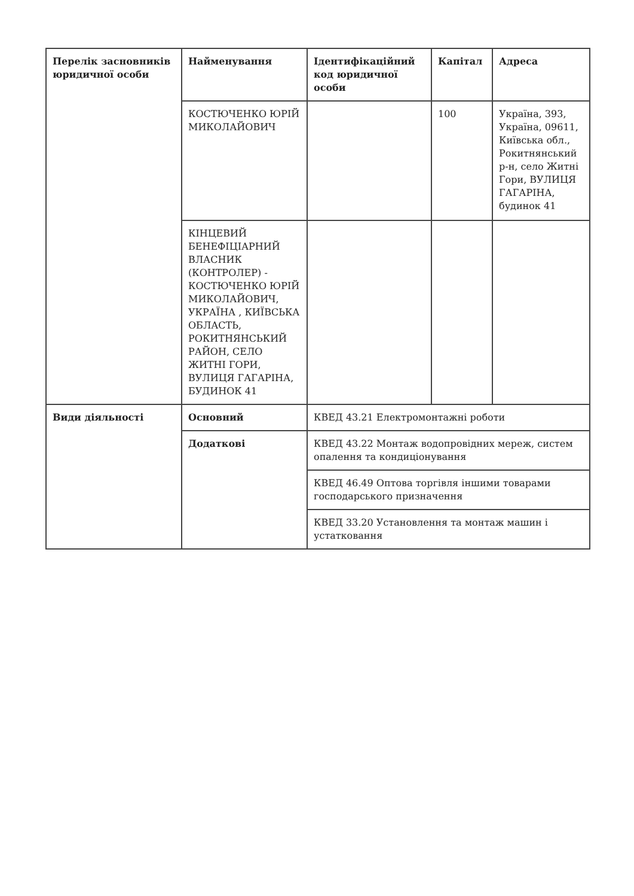| Перелік засновників юридичної особи | Найменування | Ідентифікаційний код юридичної особи | Капітал | Адреса |
| --- | --- | --- | --- | --- |
| | КОСТЮЧЕНКО ЮРІЙ МИКОЛАЙОВИЧ | | 100 | Україна, 393, Україна, 09611, Київська обл., Рокитнянський р-н, село Житні Гори, ВУЛИЦЯ ГАГАРІНА, будинок 41 |
| | КІНЦЕВИЙ БЕНЕФІЦІАРНИЙ ВЛАСНИК (КОНТРОЛЕР) - КОСТЮЧЕНКО ЮРІЙ МИКОЛАЙОВИЧ, УКРАЇНА , КИЇВСЬКА ОБЛАСТЬ, РОКИТНЯНСЬКИЙ РАЙОН, СЕЛО ЖИТНІ ГОРИ, ВУЛИЦЯ ГАГАРІНА, БУДИНОК 41 | | | |
| Види діяльності | Основний | КВЕД 43.21 Електромонтажні роботи | | |
| | Додаткові | КВЕД 43.22 Монтаж водопровідних мереж, систем опалення та кондиціонування | | |
| | | КВЕД 46.49 Оптова торгівля іншими товарами господарського призначення | | |
| | | КВЕД 33.20 Установлення та монтаж машин і устатковання | | |